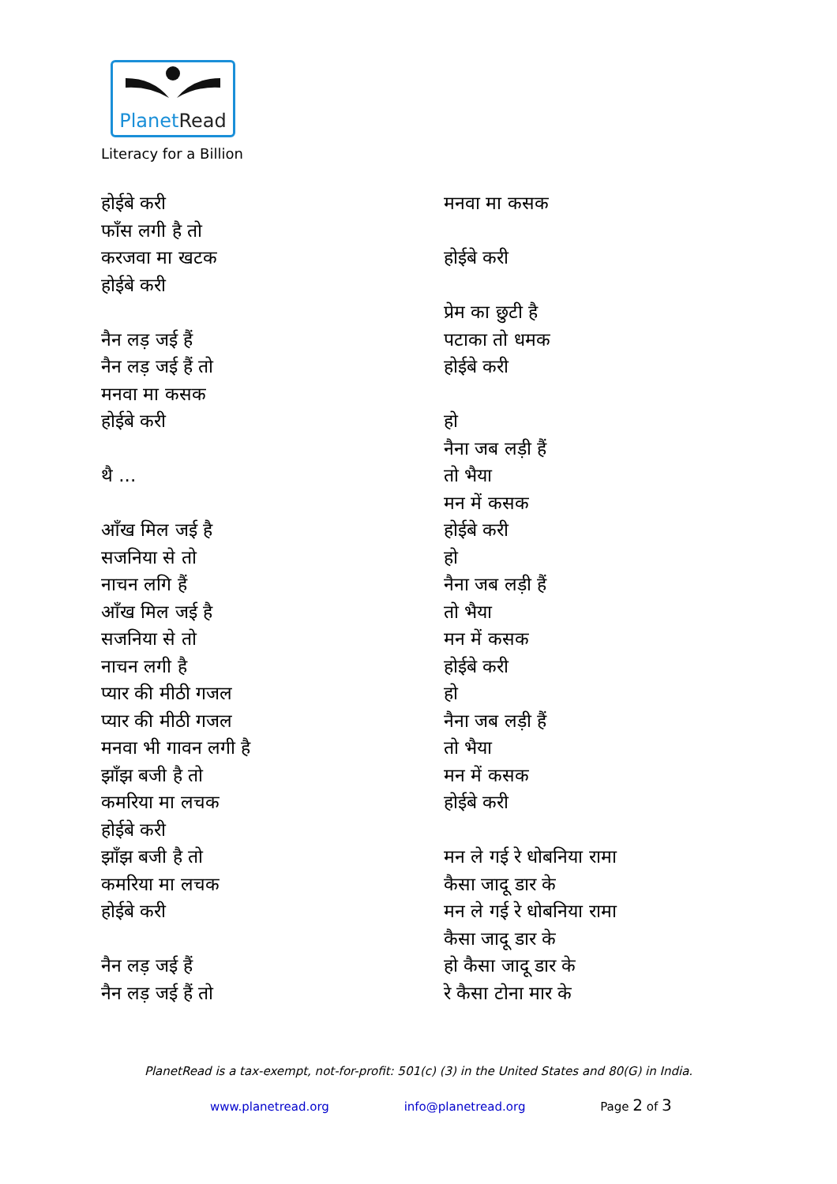PlanetRead
Literacy for a Billion
होईबे करी
फाँस लगी है तो
करजवा मा खटक
होईबे करी
नैन लड़ जई हैं
नैन लड़ जई हैं तो
मनवा मा कसक
होईबे करी
थै ...
आँख मिल जई है
सजनिया से तो
नाचन लगि हैं
आँख मिल जई है
सजनिया से तो
नाचन लगी है
प्यार की मीठी गजल
प्यार की मीठी गजल
मनवा भी गावन लगी है
झाँझ बजी है तो
कमरिया मा लचक
होईबे करी
झाँझ बजी है तो
कमरिया मा लचक
होईबे करी
नैन लड़ जई हैं
नैन लड़ जई हैं तो
मनवा मा कसक
होईबे करी
प्रेम का छुटी है
पटाका तो धमक
होईबे करी
हो
नैना जब लड़ी हैं
तो भैया
मन में कसक
होईबे करी
हो
नैना जब लड़ी हैं
तो भैया
मन में कसक
होईबे करी
हो
नैना जब लड़ी हैं
तो भैया
मन में कसक
होईबे करी
मन ले गई रे धोबनिया रामा
कैसा जादू डार के
मन ले गई रे धोबनिया रामा
कैसा जादू डार के
हो कैसा जादू डार के
रे कैसा टोना मार के
PlanetRead is a tax-exempt, not-for-profit: 501(c) (3) in the United States and 80(G) in India.
www.planetread.org info@planetread.org Page 2 of 3